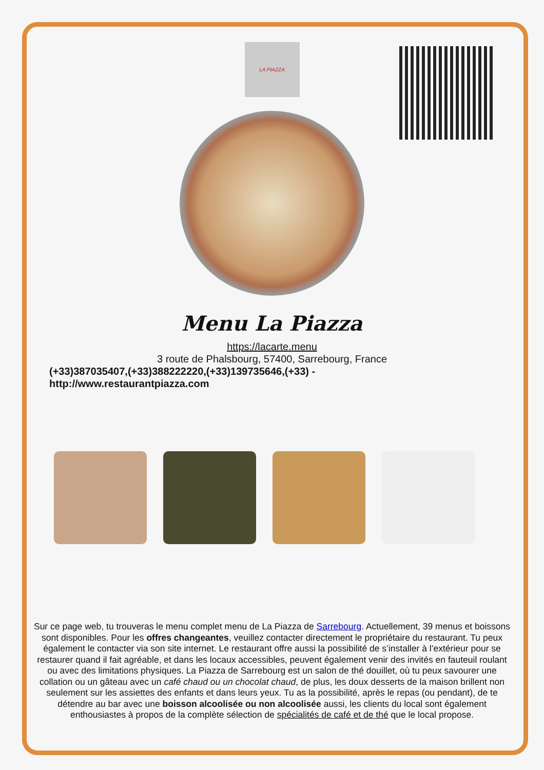LA PIAZZA
Menu La Piazza
https://lacarte.menu
3 route de Phalsbourg, 57400, Sarrebourg, France
(+33)387035407,(+33)388222220,(+33)139735646,(+33) -
http://www.restaurantpiazza.com
Sur ce page web, tu trouveras le menu complet menu de La Piazza de Sarrebourg. Actuellement, 39 menus et boissons sont disponibles. Pour les offres changeantes, veuillez contacter directement le propriétaire du restaurant. Tu peux également le contacter via son site internet. Le restaurant offre aussi la possibilité de s’installer à l’extérieur pour se restaurer quand il fait agréable, et dans les locaux accessibles, peuvent également venir des invités en fauteuil roulant ou avec des limitations physiques. La Piazza de Sarrebourg est un salon de thé douillet, où tu peux savourer une collation ou un gâteau avec un café chaud ou un chocolat chaud, de plus, les doux desserts de la maison brillent non seulement sur les assiettes des enfants et dans leurs yeux. Tu as la possibilité, après le repas (ou pendant), de te détendre au bar avec une boisson alcoolisée ou non alcoolisée aussi, les clients du local sont également enthousiastes à propos de la complète sélection de spécialités de café et de thé que le local propose.